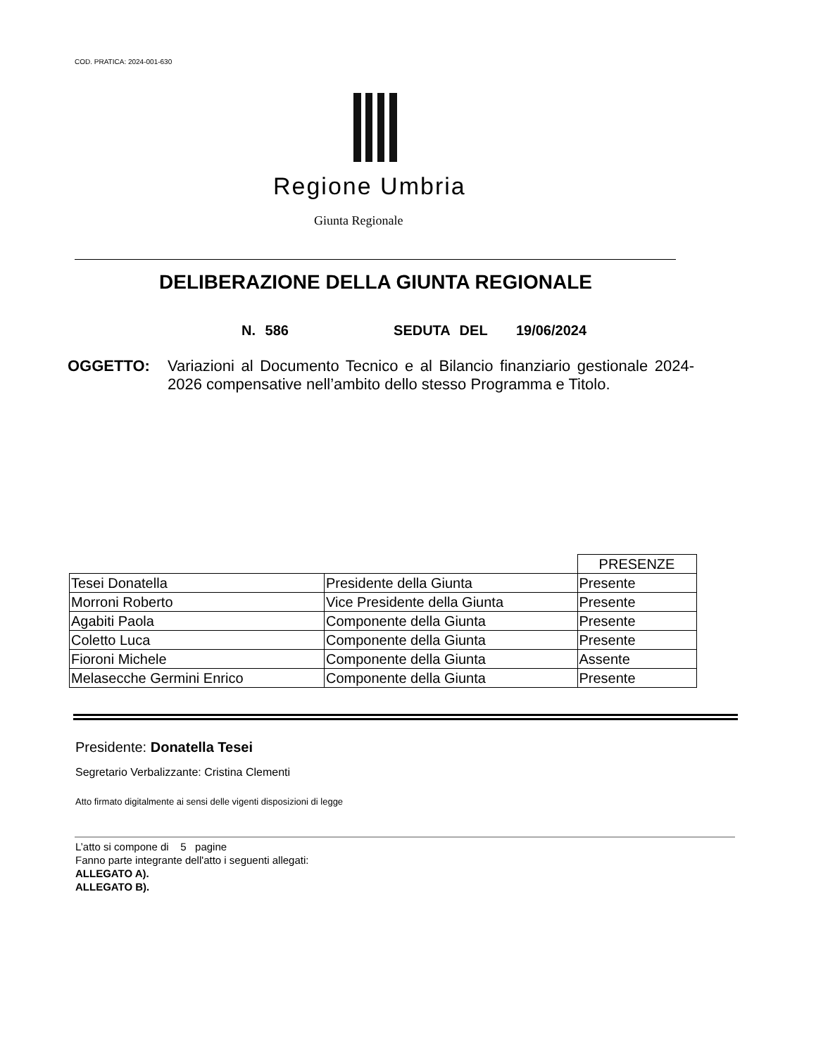COD. PRATICA: 2024-001-630
Regione Umbria
Giunta Regionale
DELIBERAZIONE DELLA GIUNTA REGIONALE
N. 586 SEDUTA DEL 19/06/2024
OGGETTO: Variazioni al Documento Tecnico e al Bilancio finanziario gestionale 2024-2026 compensative nell’ambito dello stesso Programma e Titolo.
| | | PRESENZE |
| Tesei Donatella | Presidente della Giunta | Presente |
| Morroni Roberto | Vice Presidente della Giunta | Presente |
| Agabiti Paola | Componente della Giunta | Presente |
| Coletto Luca | Componente della Giunta | Presente |
| Fioroni Michele | Componente della Giunta | Assente |
| Melasecche Germini Enrico | Componente della Giunta | Presente |
Presidente: Donatella Tesei
Segretario Verbalizzante: Cristina Clementi
Atto firmato digitalmente ai sensi delle vigenti disposizioni di legge
L’atto si compone di 5 pagine
Fanno parte integrante dell'atto i seguenti allegati:
ALLEGATO A).
ALLEGATO B).